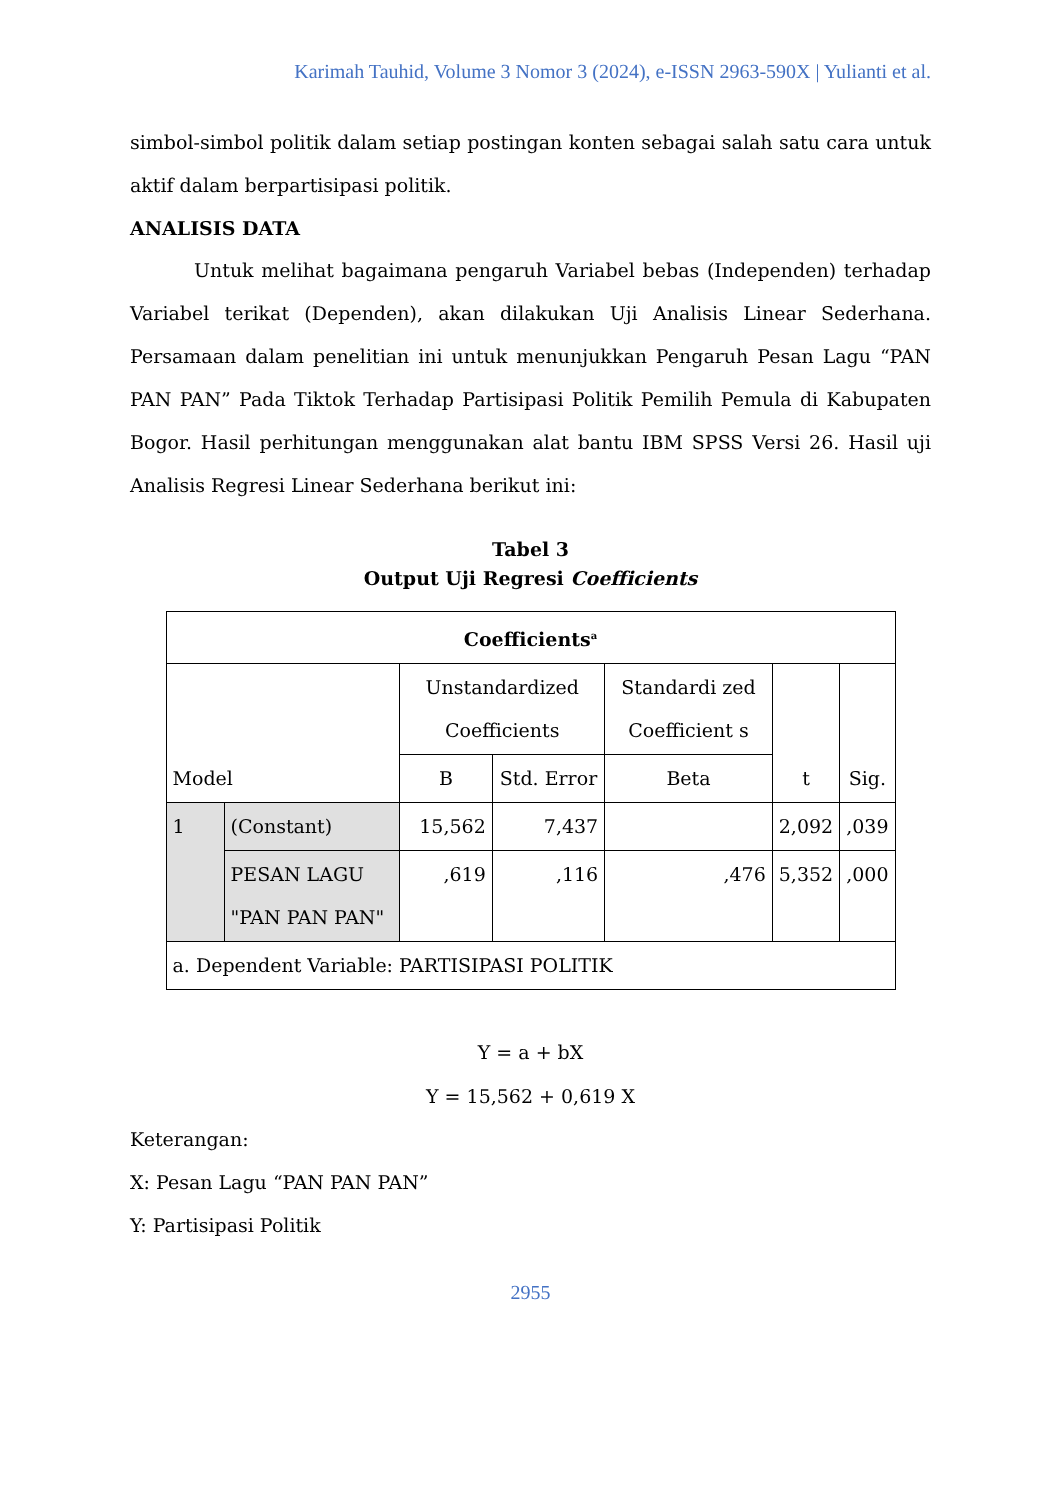Karimah Tauhid, Volume 3 Nomor 3 (2024), e-ISSN 2963-590X | Yulianti et al.
simbol-simbol politik dalam setiap postingan konten sebagai salah satu cara untuk aktif dalam berpartisipasi politik.
ANALISIS DATA
Untuk melihat bagaimana pengaruh Variabel bebas (Independen) terhadap Variabel terikat (Dependen), akan dilakukan Uji Analisis Linear Sederhana. Persamaan dalam penelitian ini untuk menunjukkan Pengaruh Pesan Lagu “PAN PAN PAN” Pada Tiktok Terhadap Partisipasi Politik Pemilih Pemula di Kabupaten Bogor. Hasil perhitungan menggunakan alat bantu IBM SPSS Versi 26. Hasil uji Analisis Regresi Linear Sederhana berikut ini:
Tabel 3
Output Uji Regresi Coefficients
| Coefficients<sup>a</sup> | | | | | | |
| --- | --- | --- | --- | --- | --- | --- |
| Model | | Unstandardized Coefficients | | Standardi zed Coefficient s | t | Sig. |
| | | B | Std. Error | Beta | | |
| 1 | (Constant) | 15,562 | 7,437 | | 2,092 | ,039 |
| | PESAN LAGU "PAN PAN PAN" | ,619 | ,116 | ,476 | 5,352 | ,000 |
| a. Dependent Variable: PARTISIPASI POLITIK | | | | | | |
Y = a + bX
Y = 15,562 + 0,619 X
Keterangan:
X: Pesan Lagu “PAN PAN PAN”
Y: Partisipasi Politik
2955